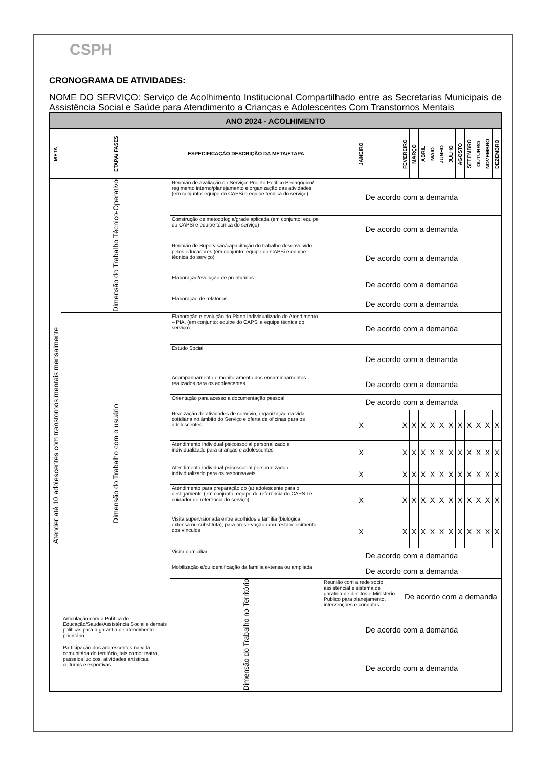CSPH
CRONOGRAMA DE ATIVIDADES:
NOME DO SERVIÇO: Serviço de Acolhimento Institucional Compartilhado entre as Secretarias Municipais de Assistência Social e Saúde para Atendimento a Crianças e Adolescentes Com Transtornos Mentais
| ANO 2024 - ACOLHIMENTO | | | | | | | | | | | | | | |
| META | ETAPA/ FASES | ESPECIFICAÇÃO DESCRIÇÃO DA META/ETAPA | JANEIRO | FEVEREIRO | MARÇO | ABRIL | MAIO | JUNHO | JULHO | AGOSTO | SETEMBRO | OUTUBRO | NOVEMBRO | DEZEMBRO |
| Atender até 10 adolescentes com transtornos mentais mensalmente | Dimensão do Trabalho Técnico-Operativo | Reunião de avaliação do Serviço: Projeto Político Pedagógico/ regimento interno/planejamento e organização das atividades (em conjunto: equipe do CAPSi e equipe tecnica do serviço) | De acordo com a demanda | | | | | | | | | | | |
| | | Construção de metodologia/grade aplicada (em conjunto: equipe do CAPSi e equipe técnica do serviço) | De acordo com a demanda | | | | | | | | | | | |
| | | Reunião de Supervisão/capacitação do trabalho desenvolvido pelos educadores (em conjunto: equipe do CAPSi e equipe técnica do serviço) | De acordo com a demanda | | | | | | | | | | | |
| | | Elaboração/evolução de prontuários | De acordo com a demanda | | | | | | | | | | | |
| | | Elaboração de relatórios | De acordo com a demanda | | | | | | | | | | | |
| | Dimensão do Trabalho com o usuário | Elaboração e evolução do Plano Individualizado de Atendimento – PIA, (em conjunto: equipe do CAPSi e equipe técnica do serviço) | De acordo com a demanda | | | | | | | | | | | |
| | | Estudo Social | De acordo com a demanda | | | | | | | | | | | |
| | | Acompanhamento e monitoramento dos encaminhamentos realizados para os adolescentes | De acordo com a demanda | | | | | | | | | | | |
| | | Orientação para acesso a documentação pessoal | De acordo com a demanda | | | | | | | | | | | |
| | | Realização de atividades de convívio, organização da vida cotidiana no âmbito do Serviço e oferta de oficinas para os adolescentes. | X | X | X | X | X | X | X | X | X | X | X | X |
| | | Atendimento individual psicossocial personalizado e individualizado para crianças e adolescentes | X | X | X | X | X | X | X | X | X | X | X | X |
| | | Atendimento individual psicossocial personalizado e individualizado para os responsaveis | X | X | X | X | X | X | X | X | X | X | X | X |
| | | Atendimento para preparação do (a) adolescente para o desligamento (em conjunto: equipe de referência do CAPS I e cuidador de referência do serviço) | X | X | X | X | X | X | X | X | X | X | X | X |
| | | Visita supervisionada entre acolhidos e família (biológica, extensa ou substituta), para preservação e/ou restabelecimento dos vínculos | X | X | X | X | X | X | X | X | X | X | X | X |
| | | Visita domiciliar | De acordo com a demanda | | | | | | | | | | | |
| | | Mobilização e/ou identificação da família extensa ou ampliada | De acordo com a demanda | | | | | | | | | | | |
| | | Dimensão do Trabalho no Território | Reunião com a rede socio assistencial e sistema de garatnia de direitos e Ministerio Publico para planejamento, intervenções e condutas | De acordo com a demanda | | | | | | | | | | |
| | Articulação com a Política de Educação/Saude/Assistência Social e demais politicas para a garantia de atendimento prioritário | | De acordo com a demanda | | | | | | | | | | | |
| | Participação dos adolescentes na vida comunitária do território, tais como: teatro, passeios ludicos, atividades artísticas, culturais e esportivas | | De acordo com a demanda | | | | | | | | | | | |